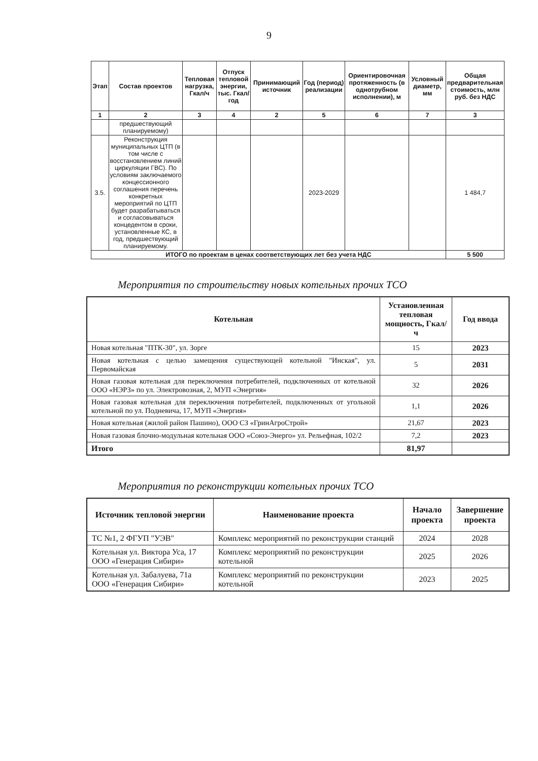9
| Этап | Состав проектов | Тепловая нагрузка, Гкал/ч | Отпуск тепловой энергии, тыс. Гкал/год | Принимающий источник | Год (период) реализации | Ориентировочная протяженность (в однотрубном исполнении), м | Условный диаметр, мм | Общая предварительная стоимость, млн руб. без НДС |
| --- | --- | --- | --- | --- | --- | --- | --- | --- |
| 1 | 2 | 3 | 4 | 2 | 5 | 6 | 7 | 3 |
| | предшествующий планируемому) | | | | | | | |
| 3.5. | Реконструкция муниципальных ЦТП (в том числе с восстановлением линий циркуляции ГВС). По условиям заключаемого концессионного соглашения перечень конкретных мероприятий по ЦТП будет разрабатываться и согласовываться концедентом в сроки, установленные КС, в год, предшествующий планируемому. | | | | 2023-2029 | | | 1 484,7 |
| ИТОГО по проектам в ценах соответствующих лет без учета НДС | | | | | | | | 5 500 |
Мероприятия по строительству новых котельных прочих ТСО
| Котельная | Установленная тепловая мощность, Гкал/ч | Год ввода |
| --- | --- | --- |
| Новая котельная "ПТК-30", ул. Зорге | 15 | 2023 |
| Новая котельная с целью замещения существующей котельной "Инская", ул. Первомайская | 5 | 2031 |
| Новая газовая котельная для переключения потребителей, подключенных от котельной ООО «НЭРЗ» по ул. Электровозная, 2, МУП «Энергия» | 32 | 2026 |
| Новая газовая котельная для переключения потребителей, подключенных от угольной котельной по ул. Подневича, 17, МУП «Энергия» | 1,1 | 2026 |
| Новая котельная (жилой район Пашино), ООО СЗ «ГринАгроСтрой» | 21,67 | 2023 |
| Новая газовая блочно-модульная котельная ООО «Союз-Энерго» ул. Рельефная, 102/2 | 7,2 | 2023 |
| Итого | 81,97 | |
Мероприятия по реконструкции котельных прочих ТСО
| Источник тепловой энергии | Наименование проекта | Начало проекта | Завершение проекта |
| --- | --- | --- | --- |
| ТС №1, 2 ФГУП "УЭВ" | Комплекс мероприятий по реконструкции станций | 2024 | 2028 |
| Котельная ул. Виктора Уса, 17 ООО «Генерация Сибири» | Комплекс мероприятий по реконструкции котельной | 2025 | 2026 |
| Котельная ул. Забалуева, 71а ООО «Генерация Сибири» | Комплекс мероприятий по реконструкции котельной | 2023 | 2025 |